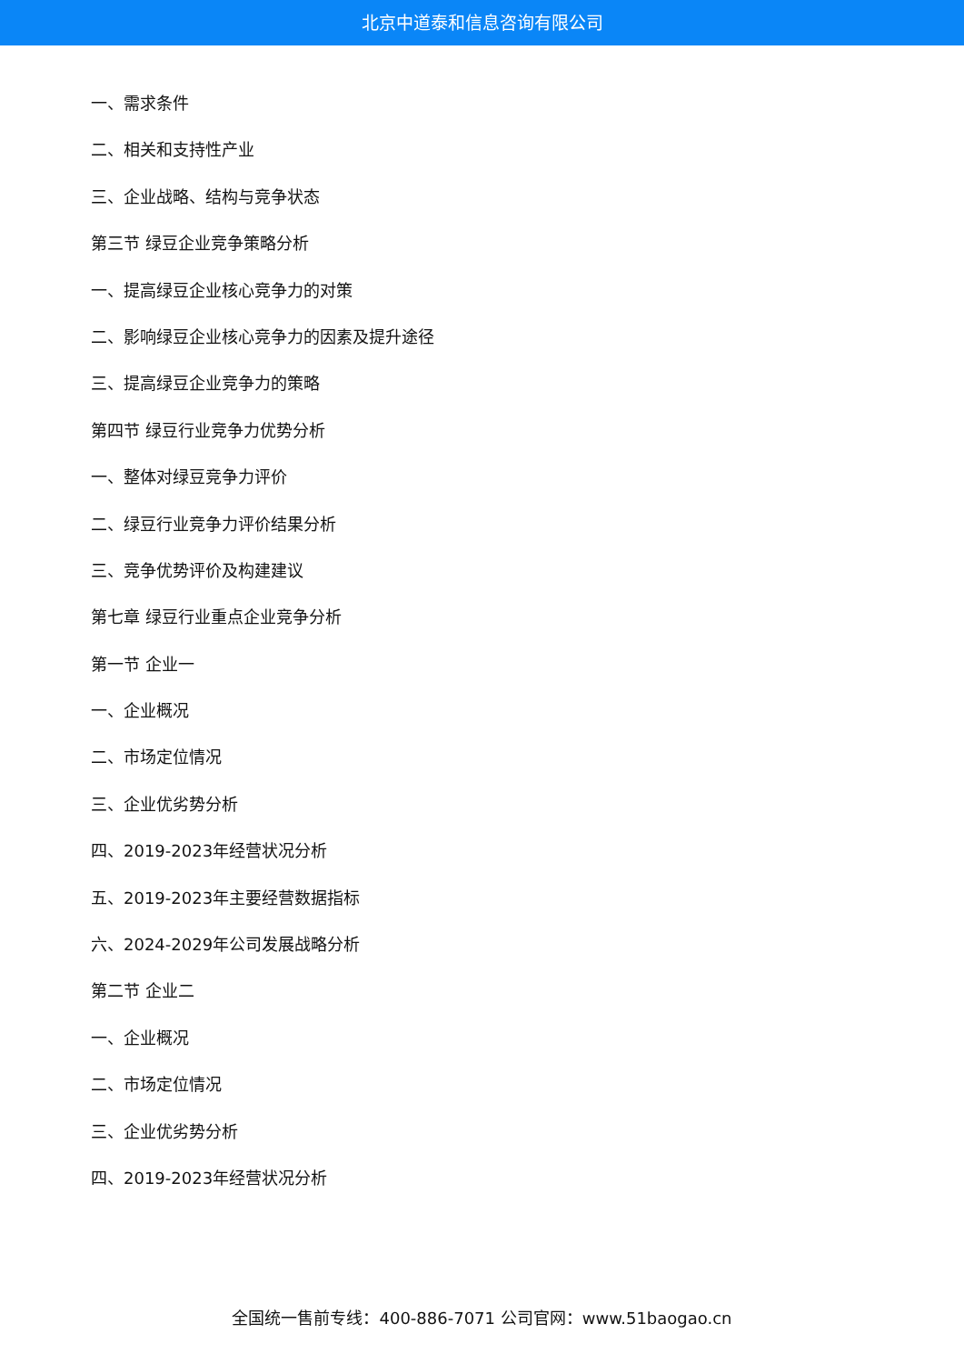北京中道泰和信息咨询有限公司
一、需求条件
二、相关和支持性产业
三、企业战略、结构与竞争状态
第三节 绿豆企业竞争策略分析
一、提高绿豆企业核心竞争力的对策
二、影响绿豆企业核心竞争力的因素及提升途径
三、提高绿豆企业竞争力的策略
第四节 绿豆行业竞争力优势分析
一、整体对绿豆竞争力评价
二、绿豆行业竞争力评价结果分析
三、竞争优势评价及构建建议
第七章 绿豆行业重点企业竞争分析
第一节 企业一
一、企业概况
二、市场定位情况
三、企业优劣势分析
四、2019-2023年经营状况分析
五、2019-2023年主要经营数据指标
六、2024-2029年公司发展战略分析
第二节 企业二
一、企业概况
二、市场定位情况
三、企业优劣势分析
四、2019-2023年经营状况分析
全国统一售前专线：400-886-7071 公司官网：www.51baogao.cn